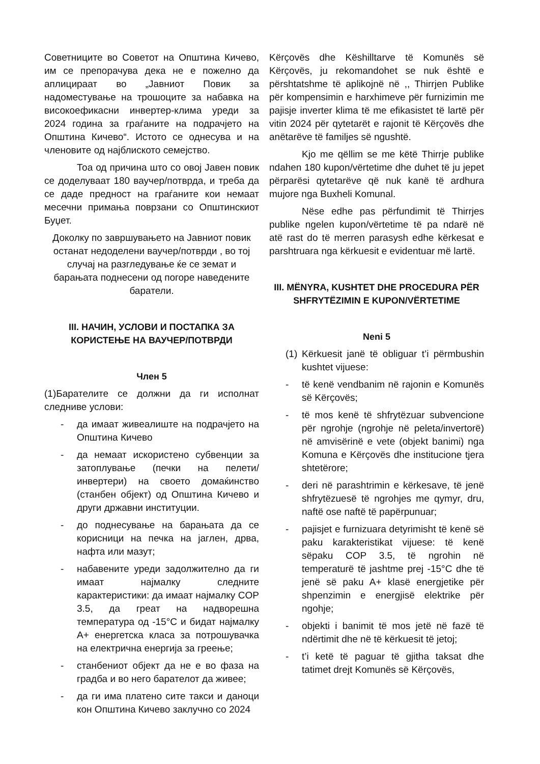Советниците во Советот на Општина Кичево, им се препорачува дека не е пожелно да аплицираат во „Јавниот Повик за надоместување на трошоците за набавка на високоефикасни инвертер-клима уреди за 2024 година за граѓаните на подрачјето на Општина Кичево“. Истото се однесува и на членовите од најблиското семејство.
Тоа од причина што со овој Јавен повик се доделуваат 180 ваучер/потврда, и треба да се даде предност на граѓаните кои немаат месечни примања поврзани со Општинскиот Буџет.
Доколку по завршувањето на Јавниот повик останат недоделени ваучер/потврди , во тој случај на разгледување ќе се земат и барањата поднесени од погоре наведените баратели.
III. НАЧИН, УСЛОВИ И ПОСТАПКА ЗА КОРИСТЕЊЕ НА ВАУЧЕР/ПОТВРДИ
Член 5
(1)Барателите се должни да ги исполнат следниве услови:
- да имаат живеалиште на подрачјето на Општина Кичево
- да немаат искористено субвенции за затоплување (печки на пелети/инвертери) на своето домаќинство (станбен објект) од Општина Кичево и други државни институции.
- до поднесување на барањата да се корисници на печка на јаглен, дрва, нафта или мазут;
- набавените уреди задолжително да ги имаат најмалку следните карактеристики: да имаат најмалку COP 3.5, да греат на надворешна температура од -15°C и бидат најмалку A+ енергетска класа за потрошувачка на електрична енергија за греење;
- станбениот објект да не е во фаза на градба и во него барателот да живее;
- да ги има платено сите такси и даноци кон Општина Кичево заклучно со 2024
Kërçovës dhe Këshilltarve të Komunës së Kërçovës, ju rekomandohet se nuk është e përshtatshme të aplikojnë në ,, Thirrjen Publike për kompensimin e harxhimeve për furnizimin me pajisje inverter klima të me efikasistet të lartë për vitin 2024 për qytetarët e rajonit të Kërçovës dhe anëtarëve të familjes së ngushtë.
Kjo me qëllim se me këtë Thirrje publike ndahen 180 kupon/vërtetime dhe duhet të ju jepet përparësi qytetarëve që nuk kanë të ardhura mujore nga Buxheli Komunal.
Nëse edhe pas përfundimit të Thirrjes publike ngelen kupon/vërtetime të pa ndarë në atë rast do të merren parasysh edhe kërkesat e parshtruara nga kërkuesit e evidentuar më lartë.
III. MËNYRA, KUSHTET DHE PROCEDURA PËR SHFRYTËZIMIN E KUPON/VËRTETIME
Neni 5
(1) Kërkuesit janë të obliguar t’i përmbushin kushtet vijuese:
- të kenë vendbanim në rajonin e Komunës së Kërçovës;
- të mos kenë të shfrytëzuar subvencione për ngrohje (ngrohje në peleta/invertorë) në amvisërinë e vete (objekt banimi) nga Komuna e Kërçovës dhe institucione tjera shtetërore;
- deri në parashtrimin e kërkesave, të jenë shfrytëzuesë të ngrohjes me qymyr, dru, naftë ose naftë të papërpunuar;
- pajisjet e furnizuara detyrimisht të kenë së paku karakteristikat vijuese: të kenë sëpaku COP 3.5, të ngrohin në temperaturë të jashtme prej -15°C dhe të jenë së paku A+ klasë energjetike për shpenzimin e energjisë elektrike për ngohje;
- objekti i banimit të mos jetë në fazë të ndërtimit dhe në të kërkuesit të jetoj;
- t’i ketë të paguar të gjitha taksat dhe tatimet drejt Komunës së Kërçovës,